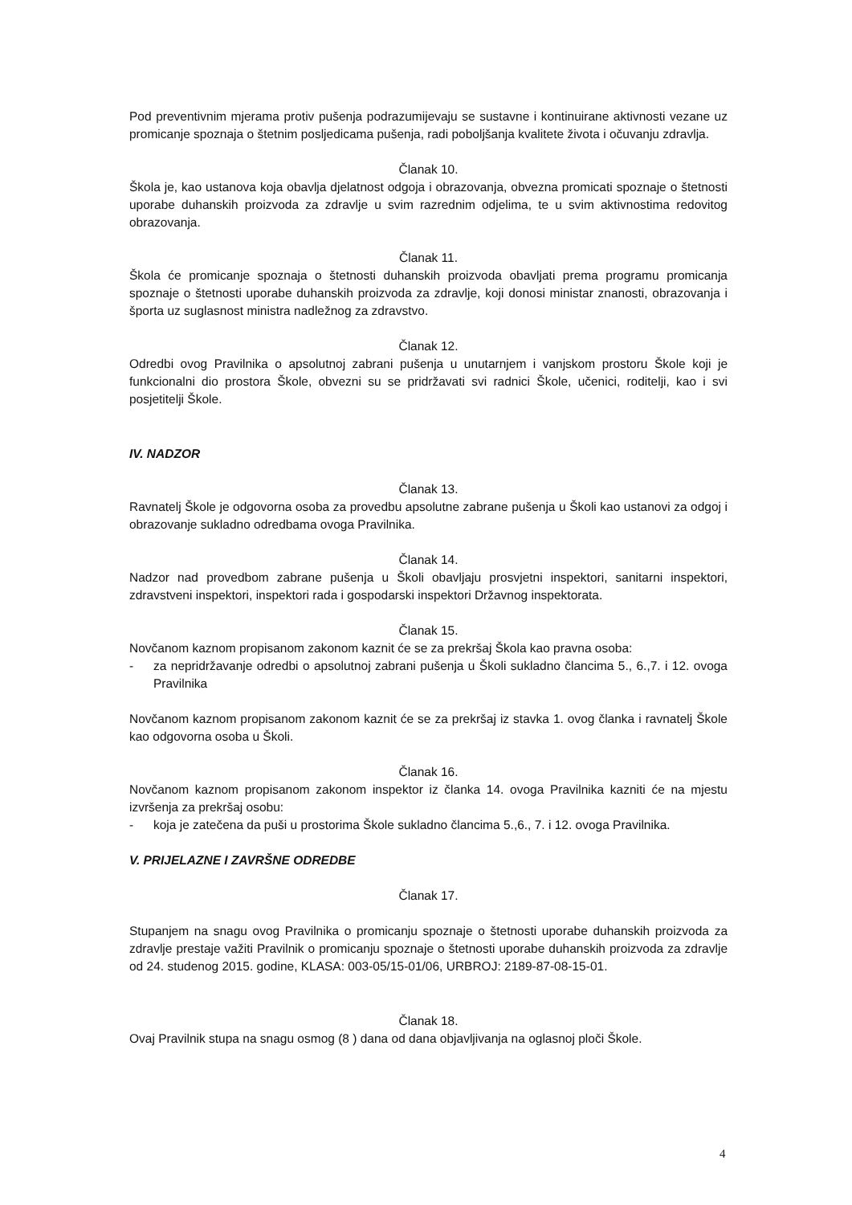Pod preventivnim mjerama protiv pušenja podrazumijevaju se sustavne i kontinuirane aktivnosti vezane uz promicanje spoznaja o štetnim posljedicama pušenja, radi poboljšanja kvalitete života i očuvanju zdravlja.
Članak 10.
Škola je, kao ustanova koja obavlja djelatnost odgoja i obrazovanja, obvezna promicati spoznaje o štetnosti uporabe duhanskih proizvoda za zdravlje u svim razrednim odjelima, te u svim aktivnostima redovitog obrazovanja.
Članak 11.
Škola će promicanje spoznaja o štetnosti duhanskih proizvoda obavljati prema programu promicanja spoznaje o štetnosti uporabe duhanskih proizvoda za zdravlje, koji donosi ministar znanosti, obrazovanja i športa uz suglasnost ministra nadležnog za zdravstvo.
Članak 12.
Odredbi ovog Pravilnika o apsolutnoj zabrani pušenja u unutarnjem i vanjskom prostoru Škole koji je funkcionalni dio prostora Škole, obvezni su se pridržavati svi radnici Škole, učenici, roditelji, kao i svi posjetitelji Škole.
IV. NADZOR
Članak 13.
Ravnatelj Škole je odgovorna osoba za provedbu apsolutne zabrane pušenja u Školi kao ustanovi za odgoj i obrazovanje sukladno odredbama ovoga Pravilnika.
Članak 14.
Nadzor nad provedbom zabrane pušenja u Školi obavljaju prosvjetni inspektori, sanitarni inspektori, zdravstveni inspektori, inspektori rada i gospodarski inspektori Državnog inspektorata.
Članak 15.
Novčanom kaznom propisanom zakonom kaznit će se za prekršaj Škola kao pravna osoba:
- za nepridržavanje odredbi o apsolutnoj zabrani pušenja u Školi sukladno člancima 5., 6.,7. i 12. ovoga Pravilnika
Novčanom kaznom propisanom zakonom kaznit će se za prekršaj iz stavka 1. ovog članka i ravnatelj Škole kao odgovorna osoba u Školi.
Članak 16.
Novčanom kaznom propisanom zakonom inspektor iz članka 14. ovoga Pravilnika kazniti će na mjestu izvršenja za prekršaj osobu:
- koja je zatečena da puši u prostorima Škole sukladno člancima 5.,6., 7. i 12. ovoga Pravilnika.
V. PRIJELAZNE I ZAVRŠNE ODREDBE
Članak 17.
Stupanjem na snagu ovog Pravilnika o promicanju spoznaje o štetnosti uporabe duhanskih proizvoda za zdravlje prestaje važiti Pravilnik o promicanju spoznaje o štetnosti uporabe duhanskih proizvoda za zdravlje od 24. studenog 2015. godine, KLASA: 003-05/15-01/06, URBROJ: 2189-87-08-15-01.
Članak 18.
Ovaj Pravilnik stupa na snagu osmog (8 ) dana od dana objavljivanja na oglasnoj ploči Škole.
4